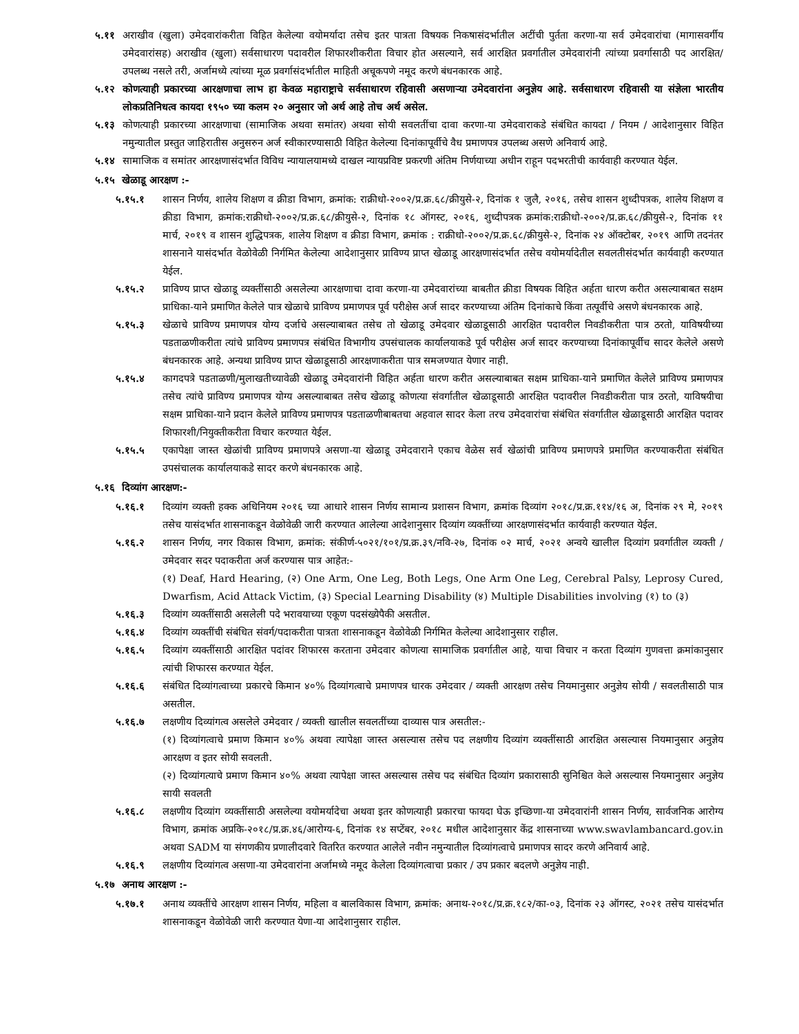५.११ अराखीव (खुला) उमेदवारांकरीता विहित केलेल्या वयोमर्यादा तसेच इतर पात्रता विषयक निकषासंदर्भातील अटींची पुर्तता करणा-या सर्व उमेदवारांचा (मागासवर्गीय उमेदवारांसह) अराखीव (खुला) सर्वसाधारण पदावरील शिफारशीकरीता विचार होत असल्याने, सर्व आरक्षित प्रवर्गातील उमेदवारांनी त्यांच्या प्रवर्गासाठी पद आरक्षित/उपलब्ध नसले तरी, अर्जामध्ये त्यांच्या मूळ प्रवर्गासंदर्भातील माहिती अचूकपणे नमूद करणे बंधनकारक आहे.
५.१२ कोणत्याही प्रकारच्या आरक्षणाचा लाभ हा केवळ महाराष्ट्राचे सर्वसाधारण रहिवासी असणाऱ्या उमेदवारांना अनुज्ञेय आहे. सर्वसाधारण रहिवासी या संज्ञेला भारतीय लोकप्रतिनिधत्व कायदा १९५० च्या कलम २० अनुसार जो अर्थ आहे तोच अर्थ असेल.
५.१३ कोणत्याही प्रकारच्या आरक्षणाचा (सामाजिक अथवा समांतर) अथवा सोयी सवलतींचा दावा करणा-या उमेदवाराकडे संबंधित कायदा / नियम / आदेशानुसार विहित नमुन्यातील प्रस्तुत जाहिरातीस अनुसरुन अर्ज स्वीकारण्यासाठी विहित केलेल्या दिनांकापूर्वीचे वैध प्रमाणपत्र उपलब्ध असणे अनिवार्य आहे.
५.१४ सामाजिक व समांतर आरक्षणासंदर्भात विविध न्यायालयामध्ये दाखल न्यायप्रविष्ट प्रकरणी अंतिम निर्णयाच्या अधीन राहून पदभरतीची कार्यवाही करण्यात येईल.
५.१५ खेळाडू आरक्षण :-
५.१५.१ शासन निर्णय, शालेय शिक्षण व क्रीडा विभाग, क्रमांक: राक्रीधो-२००२/प्र.क्र.६८/क्रीयुसे-२, दिनांक १ जुलै, २०१६, तसेच शासन शुध्दीपत्रक, शालेय शिक्षण व क्रीडा विभाग, क्रमांक:राक्रीधो-२००२/प्र.क्र.६८/क्रीयुसे-२, दिनांक १८ ऑगस्ट, २०१६, शुध्दीपत्रक क्रमांक:राक्रीधो-२००२/प्र.क्र.६८/क्रीयुसे-२, दिनांक ११ मार्च, २०१९ व शासन शुद्धिपत्रक, शालेय शिक्षण व क्रीडा विभाग, क्रमांक : राक्रीधो-२००२/प्र.क्र.६८/क्रीयुसे-२, दिनांक २४ ऑक्टोबर, २०१९ आणि तदनंतर शासनाने यासंदर्भात वेळोवेळी निर्गमित केलेल्या आदेशानुसार प्राविण्य प्राप्त खेळाडू आरक्षणासंदर्भात तसेच वयोमर्यादेतील सवलतीसंदर्भात कार्यवाही करण्यात येईल.
५.१५.२ प्राविण्य प्राप्त खेळाडू व्यक्तींसाठी असलेल्या आरक्षणाचा दावा करणा-या उमेदवारांच्या बाबतीत क्रीडा विषयक विहित अर्हता धारण करीत असल्याबाबत सक्षम प्राधिका-याने प्रमाणित केलेले पात्र खेळाचे प्राविण्य प्रमाणपत्र पूर्व परीक्षेस अर्ज सादर करण्याच्या अंतिम दिनांकाचे किंवा तत्पूर्वीचे असणे बंधनकारक आहे.
५.१५.३ खेळाचे प्राविण्य प्रमाणपत्र योग्य दर्जाचे असल्याबाबत तसेच तो खेळाडू उमेदवार खेळाडूसाठी आरक्षित पदावरील निवडीकरीता पात्र ठरतो, याविषयीच्या पडताळणीकरीता त्यांचे प्राविण्य प्रमाणपत्र संबंधित विभागीय उपसंचालक कार्यालयाकडे पूर्व परीक्षेस अर्ज सादर करण्याच्या दिनांकापूर्वीच सादर केलेले असणे बंधनकारक आहे. अन्यथा प्राविण्य प्राप्त खेळाडूसाठी आरक्षणाकरीता पात्र समजण्यात येणार नाही.
५.१५.४ कागदपत्रे पडताळणी/मुलाखतीच्यावेळी खेळाडू उमेदवारांनी विहित अर्हता धारण करीत असल्याबाबत सक्षम प्राधिका-याने प्रमाणित केलेले प्राविण्य प्रमाणपत्र तसेच त्यांचे प्राविण्य प्रमाणपत्र योग्य असल्याबाबत तसेच खेळाडू कोणत्या संवर्गातील खेळाडूसाठी आरक्षित पदावरील निवडीकरीता पात्र ठरतो, याविषयीचा सक्षम प्राधिका-याने प्रदान केलेले प्राविण्य प्रमाणपत्र पडताळणीबाबतचा अहवाल सादर केला तरच उमेदवारांचा संबंधित संवर्गातील खेळाडूसाठी आरक्षित पदावर शिफारशी/नियुक्तीकरीता विचार करण्यात येईल.
५.१५.५ एकापेक्षा जास्त खेळांची प्राविण्य प्रमाणपत्रे असणा-या खेळाडू उमेदवाराने एकाच वेळेस सर्व खेळांची प्राविण्य प्रमाणपत्रे प्रमाणित करण्याकरीता संबंधित उपसंचालक कार्यालयाकडे सादर करणे बंधनकारक आहे.
५.१६ दिव्यांग आरक्षण:-
५.१६.१ दिव्यांग व्यक्ती हक्क अधिनियम २०१६ च्या आधारे शासन निर्णय सामान्य प्रशासन विभाग, क्रमांक दिव्यांग २०१८/प्र.क्र.११४/१६ अ, दिनांक २९ मे, २०१९ तसेच यासंदर्भात शासनाकडून वेळोवेळी जारी करण्यात आलेल्या आदेशानुसार दिव्यांग व्यक्तींच्या आरक्षणासंदर्भात कार्यवाही करण्यात येईल.
५.१६.२ शासन निर्णय, नगर विकास विभाग, क्रमांक: संकीर्ण-५०२१/१०१/प्र.क्र.३९/नवि-२७, दिनांक ०२ मार्च, २०२१ अन्वये खालील दिव्यांग प्रवर्गातील व्यक्ती / उमेदवार सदर पदाकरीता अर्ज करण्यास पात्र आहेत:-
(१) Deaf, Hard Hearing, (२) One Arm, One Leg, Both Legs, One Arm One Leg, Cerebral Palsy, Leprosy Cured, Dwarfism, Acid Attack Victim, (३) Special Learning Disability (४) Multiple Disabilities involving (१) to (३)
५.१६.३ दिव्यांग व्यक्तींसाठी असलेली पदे भरावयाच्या एकूण पदसंख्येपैकी असतील.
५.१६.४ दिव्यांग व्यक्तींची संबंधित संवर्ग/पदाकरीता पात्रता शासनाकडून वेळोवेळी निर्गमित केलेल्या आदेशानुसार राहील.
५.१६.५ दिव्यांग व्यक्तींसाठी आरक्षित पदांवर शिफारस करताना उमेदवार कोणत्या सामाजिक प्रवर्गातील आहे, याचा विचार न करता दिव्यांग गुणवत्ता क्रमांकानुसार त्यांची शिफारस करण्यात येईल.
५.१६.६ संबंधित दिव्यांगत्वाच्या प्रकारचे किमान ४०% दिव्यांगत्वाचे प्रमाणपत्र धारक उमेदवार / व्यक्ती आरक्षण तसेच नियमानुसार अनुज्ञेय सोयी / सवलतीसाठी पात्र असतील.
५.१६.७ लक्षणीय दिव्यांगत्व असलेले उमेदवार / व्यक्ती खालील सवलतींच्या दाव्यास पात्र असतील:-
(१) दिव्यांगत्वाचे प्रमाण किमान ४०% अथवा त्यापेक्षा जास्त असल्यास तसेच पद लक्षणीय दिव्यांग व्यक्तींसाठी आरक्षित असल्यास नियमानुसार अनुज्ञेय आरक्षण व इतर सोयी सवलती.
(२) दिव्यांगत्याचे प्रमाण किमान ४०% अथवा त्यापेक्षा जास्त असल्यास तसेच पद संबंधित दिव्यांग प्रकारासाठी सुनिश्चित केले असल्यास नियमानुसार अनुज्ञेय सायी सवलती
५.१६.८ लक्षणीय दिव्यांग व्यक्तींसाठी असलेल्या वयोमर्यादेचा अथवा इतर कोणत्याही प्रकारचा फायदा घेऊ इच्छिणा-या उमेदवारांनी शासन निर्णय, सार्वजनिक आरोग्य विभाग, क्रमांक अप्रकि-२०१८/प्र.क्र.४६/आरोग्य-६, दिनांक १४ सप्टेंबर, २०१८ मधील आदेशानुसार केंद्र शासनाच्या www.swavlambancard.gov.in अथवा SADM या संगणकीय प्रणालीदवारे वितरित करण्यात आलेले नवीन नमुन्यातील दिव्यांगत्वाचे प्रमाणपत्र सादर करणे अनिवार्य आहे.
५.१६.९ लक्षणीय दिव्यांगत्व असणा-या उमेदवारांना अर्जामध्ये नमूद केलेला दिव्यांगत्वाचा प्रकार / उप प्रकार बदलणे अनुज्ञेय नाही.
५.१७ अनाथ आरक्षण :-
५.१७.१ अनाथ व्यक्तींचे आरक्षण शासन निर्णय, महिला व बालविकास विभाग, क्रमांक: अनाथ-२०१८/प्र.क्र.१८२/का-०३, दिनांक २३ ऑगस्ट, २०२१ तसेच यासंदर्भात शासनाकडून वेळोवेळी जारी करण्यात येणा-या आदेशानुसार राहील.